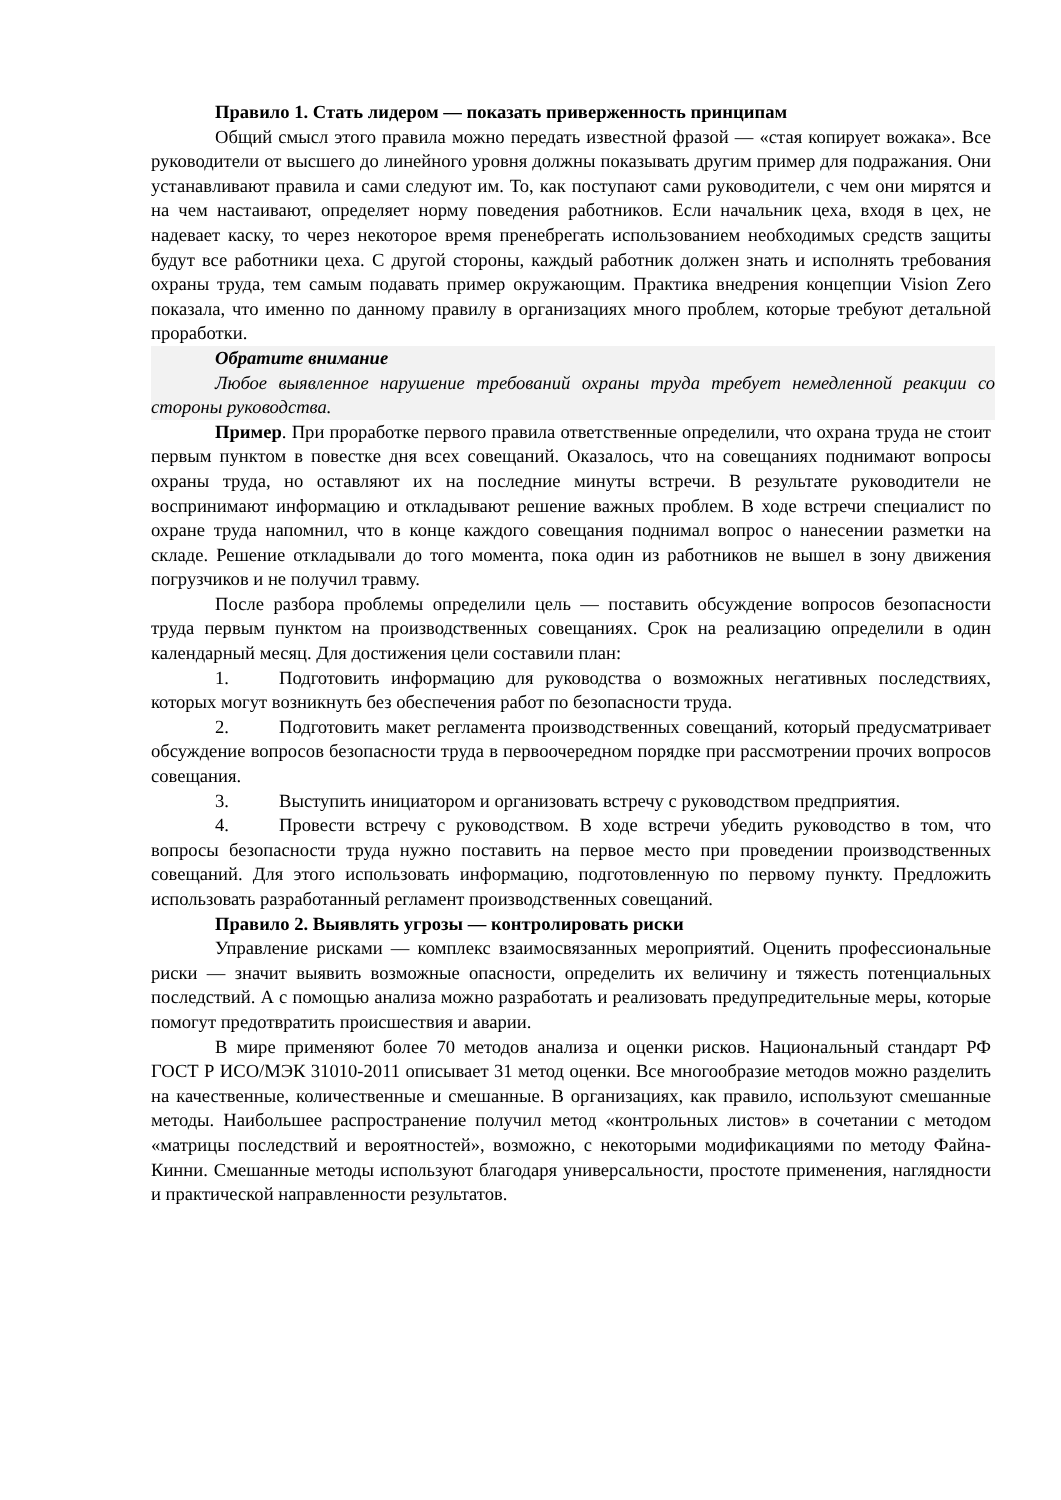Правило 1. Стать лидером — показать приверженность принципам
Общий смысл этого правила можно передать известной фразой — «стая копирует вожака». Все руководители от высшего до линейного уровня должны показывать другим пример для подражания. Они устанавливают правила и сами следуют им. То, как поступают сами руководители, с чем они мирятся и на чем настаивают, определяет норму поведения работников. Если начальник цеха, входя в цех, не надевает каску, то через некоторое время пренебрегать использованием необходимых средств защиты будут все работники цеха. С другой стороны, каждый работник должен знать и исполнять требования охраны труда, тем самым подавать пример окружающим. Практика внедрения концепции Vision Zero показала, что именно по данному правилу в организациях много проблем, которые требуют детальной проработки.
Обратите внимание
Любое выявленное нарушение требований охраны труда требует немедленной реакции со стороны руководства.
Пример. При проработке первого правила ответственные определили, что охрана труда не стоит первым пунктом в повестке дня всех совещаний. Оказалось, что на совещаниях поднимают вопросы охраны труда, но оставляют их на последние минуты встречи. В результате руководители не воспринимают информацию и откладывают решение важных проблем. В ходе встречи специалист по охране труда напомнил, что в конце каждого совещания поднимал вопрос о нанесении разметки на складе. Решение откладывали до того момента, пока один из работников не вышел в зону движения погрузчиков и не получил травму.
После разбора проблемы определили цель — поставить обсуждение вопросов безопасности труда первым пунктом на производственных совещаниях. Срок на реализацию определили в один календарный месяц. Для достижения цели составили план:
1. Подготовить информацию для руководства о возможных негативных последствиях, которых могут возникнуть без обеспечения работ по безопасности труда.
2. Подготовить макет регламента производственных совещаний, который предусматривает обсуждение вопросов безопасности труда в первоочередном порядке при рассмотрении прочих вопросов совещания.
3. Выступить инициатором и организовать встречу с руководством предприятия.
4. Провести встречу с руководством. В ходе встречи убедить руководство в том, что вопросы безопасности труда нужно поставить на первое место при проведении производственных совещаний. Для этого использовать информацию, подготовленную по первому пункту. Предложить использовать разработанный регламент производственных совещаний.
Правило 2. Выявлять угрозы — контролировать риски
Управление рисками — комплекс взаимосвязанных мероприятий. Оценить профессиональные риски — значит выявить возможные опасности, определить их величину и тяжесть потенциальных последствий. А с помощью анализа можно разработать и реализовать предупредительные меры, которые помогут предотвратить происшествия и аварии.
В мире применяют более 70 методов анализа и оценки рисков. Национальный стандарт РФ ГОСТ Р ИСО/МЭК 31010-2011 описывает 31 метод оценки. Все многообразие методов можно разделить на качественные, количественные и смешанные. В организациях, как правило, используют смешанные методы. Наибольшее распространение получил метод «контрольных листов» в сочетании с методом «матрицы последствий и вероятностей», возможно, с некоторыми модификациями по методу Файна-Кинни. Смешанные методы используют благодаря универсальности, простоте применения, наглядности и практической направленности результатов.